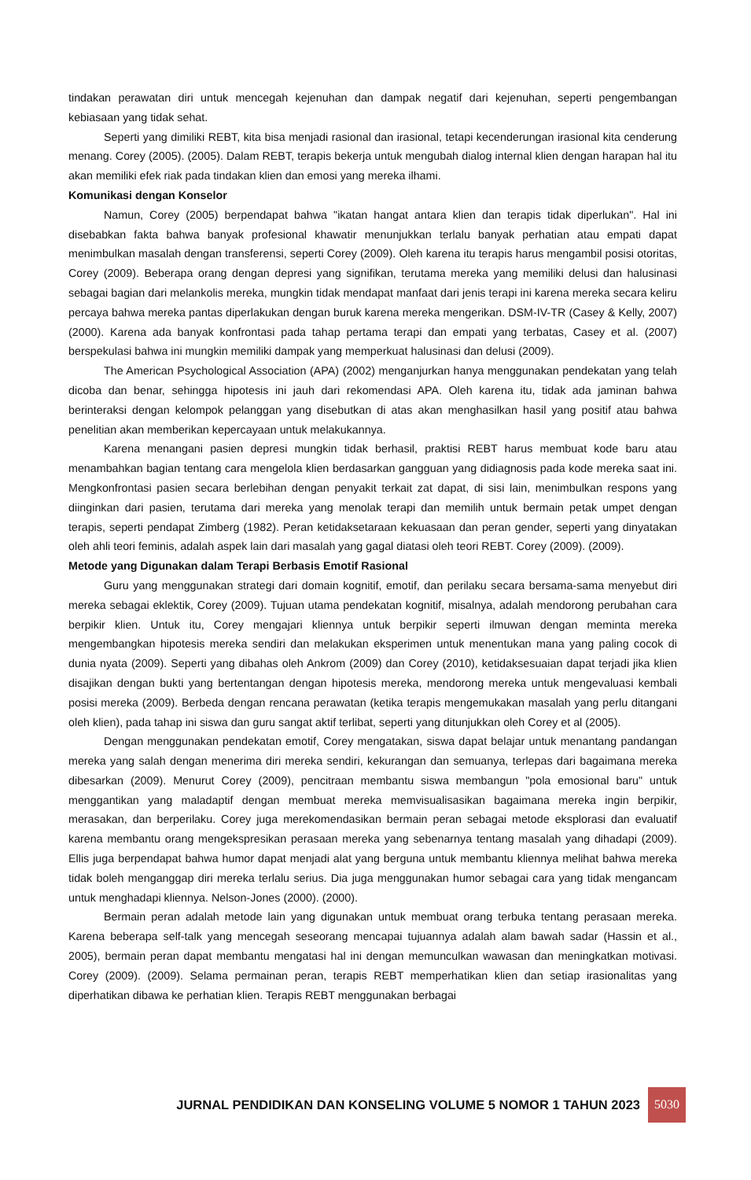tindakan perawatan diri untuk mencegah kejenuhan dan dampak negatif dari kejenuhan, seperti pengembangan kebiasaan yang tidak sehat.
Seperti yang dimiliki REBT, kita bisa menjadi rasional dan irasional, tetapi kecenderungan irasional kita cenderung menang. Corey (2005). (2005). Dalam REBT, terapis bekerja untuk mengubah dialog internal klien dengan harapan hal itu akan memiliki efek riak pada tindakan klien dan emosi yang mereka ilhami.
Komunikasi dengan Konselor
Namun, Corey (2005) berpendapat bahwa "ikatan hangat antara klien dan terapis tidak diperlukan". Hal ini disebabkan fakta bahwa banyak profesional khawatir menunjukkan terlalu banyak perhatian atau empati dapat menimbulkan masalah dengan transferensi, seperti Corey (2009). Oleh karena itu terapis harus mengambil posisi otoritas, Corey (2009). Beberapa orang dengan depresi yang signifikan, terutama mereka yang memiliki delusi dan halusinasi sebagai bagian dari melankolis mereka, mungkin tidak mendapat manfaat dari jenis terapi ini karena mereka secara keliru percaya bahwa mereka pantas diperlakukan dengan buruk karena mereka mengerikan. DSM-IV-TR (Casey & Kelly, 2007) (2000). Karena ada banyak konfrontasi pada tahap pertama terapi dan empati yang terbatas, Casey et al. (2007) berspekulasi bahwa ini mungkin memiliki dampak yang memperkuat halusinasi dan delusi (2009).
The American Psychological Association (APA) (2002) menganjurkan hanya menggunakan pendekatan yang telah dicoba dan benar, sehingga hipotesis ini jauh dari rekomendasi APA. Oleh karena itu, tidak ada jaminan bahwa berinteraksi dengan kelompok pelanggan yang disebutkan di atas akan menghasilkan hasil yang positif atau bahwa penelitian akan memberikan kepercayaan untuk melakukannya.
Karena menangani pasien depresi mungkin tidak berhasil, praktisi REBT harus membuat kode baru atau menambahkan bagian tentang cara mengelola klien berdasarkan gangguan yang didiagnosis pada kode mereka saat ini. Mengkonfrontasi pasien secara berlebihan dengan penyakit terkait zat dapat, di sisi lain, menimbulkan respons yang diinginkan dari pasien, terutama dari mereka yang menolak terapi dan memilih untuk bermain petak umpet dengan terapis, seperti pendapat Zimberg (1982). Peran ketidaksetaraan kekuasaan dan peran gender, seperti yang dinyatakan oleh ahli teori feminis, adalah aspek lain dari masalah yang gagal diatasi oleh teori REBT. Corey (2009). (2009).
Metode yang Digunakan dalam Terapi Berbasis Emotif Rasional
Guru yang menggunakan strategi dari domain kognitif, emotif, dan perilaku secara bersama-sama menyebut diri mereka sebagai eklektik, Corey (2009). Tujuan utama pendekatan kognitif, misalnya, adalah mendorong perubahan cara berpikir klien. Untuk itu, Corey mengajari kliennya untuk berpikir seperti ilmuwan dengan meminta mereka mengembangkan hipotesis mereka sendiri dan melakukan eksperimen untuk menentukan mana yang paling cocok di dunia nyata (2009). Seperti yang dibahas oleh Ankrom (2009) dan Corey (2010), ketidaksesuaian dapat terjadi jika klien disajikan dengan bukti yang bertentangan dengan hipotesis mereka, mendorong mereka untuk mengevaluasi kembali posisi mereka (2009). Berbeda dengan rencana perawatan (ketika terapis mengemukakan masalah yang perlu ditangani oleh klien), pada tahap ini siswa dan guru sangat aktif terlibat, seperti yang ditunjukkan oleh Corey et al (2005).
Dengan menggunakan pendekatan emotif, Corey mengatakan, siswa dapat belajar untuk menantang pandangan mereka yang salah dengan menerima diri mereka sendiri, kekurangan dan semuanya, terlepas dari bagaimana mereka dibesarkan (2009). Menurut Corey (2009), pencitraan membantu siswa membangun "pola emosional baru" untuk menggantikan yang maladaptif dengan membuat mereka memvisualisasikan bagaimana mereka ingin berpikir, merasakan, dan berperilaku. Corey juga merekomendasikan bermain peran sebagai metode eksplorasi dan evaluatif karena membantu orang mengekspresikan perasaan mereka yang sebenarnya tentang masalah yang dihadapi (2009). Ellis juga berpendapat bahwa humor dapat menjadi alat yang berguna untuk membantu kliennya melihat bahwa mereka tidak boleh menganggap diri mereka terlalu serius. Dia juga menggunakan humor sebagai cara yang tidak mengancam untuk menghadapi kliennya. Nelson-Jones (2000). (2000).
Bermain peran adalah metode lain yang digunakan untuk membuat orang terbuka tentang perasaan mereka. Karena beberapa self-talk yang mencegah seseorang mencapai tujuannya adalah alam bawah sadar (Hassin et al., 2005), bermain peran dapat membantu mengatasi hal ini dengan memunculkan wawasan dan meningkatkan motivasi. Corey (2009). (2009). Selama permainan peran, terapis REBT memperhatikan klien dan setiap irasionalitas yang diperhatikan dibawa ke perhatian klien. Terapis REBT menggunakan berbagai
JURNAL PENDIDIKAN DAN KONSELING VOLUME 5 NOMOR 1 TAHUN 2023 5030